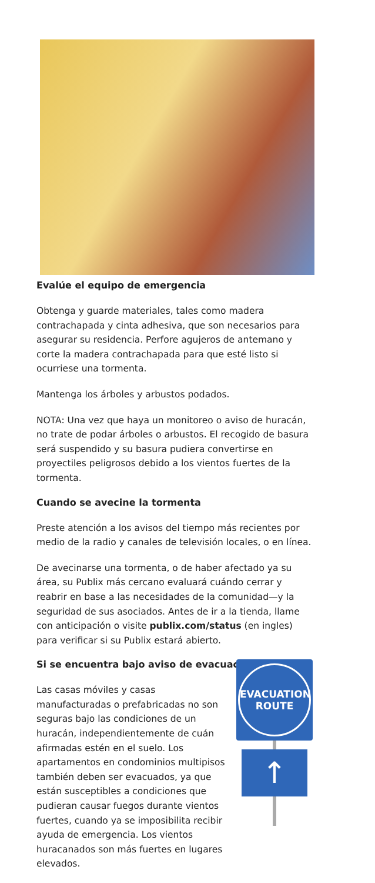Evalúe el equipo de emergencia
Obtenga y guarde materiales, tales como madera contrachapada y cinta adhesiva, que son necesarios para asegurar su residencia. Perfore agujeros de antemano y corte la madera contrachapada para que esté listo si ocurriese una tormenta.
Mantenga los árboles y arbustos podados.
NOTA: Una vez que haya un monitoreo o aviso de huracán, no trate de podar árboles o arbustos. El recogido de basura será suspendido y su basura pudiera convertirse en proyectiles peligrosos debido a los vientos fuertes de la tormenta.
Cuando se avecine la tormenta
Preste atención a los avisos del tiempo más recientes por medio de la radio y canales de televisión locales, o en línea.
De avecinarse una tormenta, o de haber afectado ya su área, su Publix más cercano evaluará cuándo cerrar y reabrir en base a las necesidades de la comunidad—y la seguridad de sus asociados. Antes de ir a la tienda, llame con anticipación o visite publix.com/status (en ingles) para verificar si su Publix estará abierto.
Si se encuentra bajo aviso de evacuación
Las casas móviles y casas manufacturadas o prefabricadas no son seguras bajo las condiciones de un huracán, independientemente de cuán afirmadas estén en el suelo. Los apartamentos en condominios multipisos también deben ser evacuados, ya que están susceptibles a condiciones que pudieran causar fuegos durante vientos fuertes, cuando ya se imposibilita recibir ayuda de emergencia. Los vientos huracanados son más fuertes en lugares elevados.
EVACUATION
ROUTE
↑